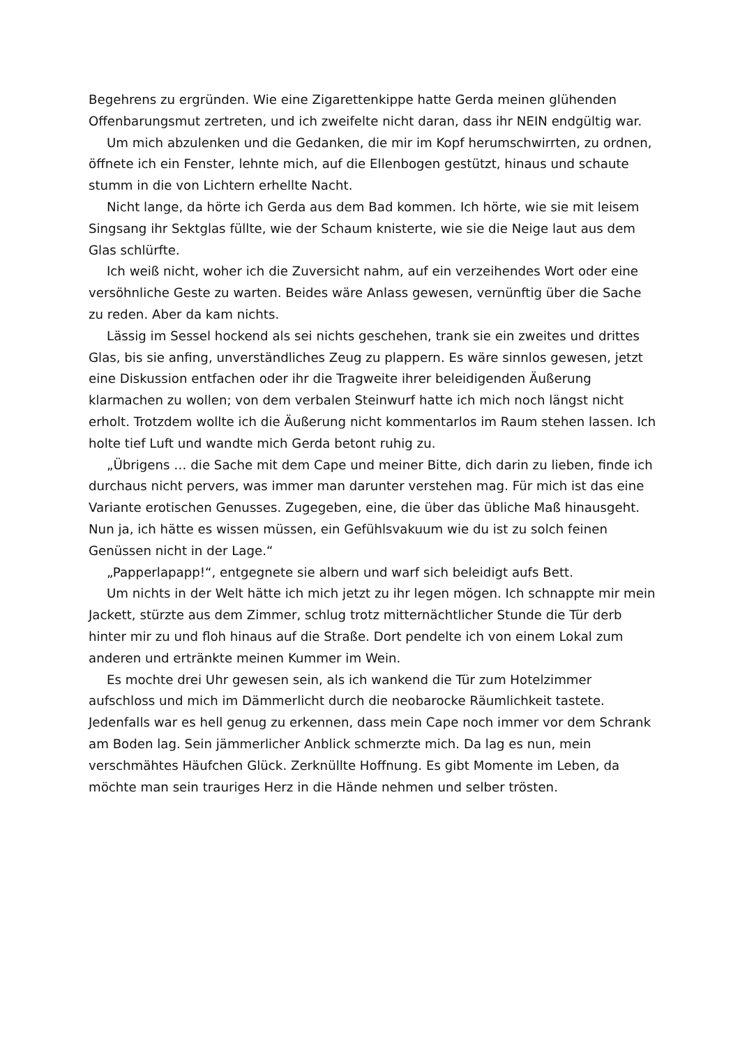Begehrens zu ergründen. Wie eine Zigarettenkippe hatte Gerda meinen glühenden Offenbarungsmut zertreten, und ich zweifelte nicht daran, dass ihr NEIN endgültig war.
Um mich abzulenken und die Gedanken, die mir im Kopf herumschwirrten, zu ordnen, öffnete ich ein Fenster, lehnte mich, auf die Ellenbogen gestützt, hinaus und schaute stumm in die von Lichtern erhellte Nacht.
Nicht lange, da hörte ich Gerda aus dem Bad kommen. Ich hörte, wie sie mit leisem Singsang ihr Sektglas füllte, wie der Schaum knisterte, wie sie die Neige laut aus dem Glas schlürfte.
Ich weiß nicht, woher ich die Zuversicht nahm, auf ein verzeihendes Wort oder eine versöhnliche Geste zu warten. Beides wäre Anlass gewesen, vernünftig über die Sache zu reden. Aber da kam nichts.
Lässig im Sessel hockend als sei nichts geschehen, trank sie ein zweites und drittes Glas, bis sie anfing, unverständliches Zeug zu plappern. Es wäre sinnlos gewesen, jetzt eine Diskussion entfachen oder ihr die Tragweite ihrer beleidigenden Äußerung klarmachen zu wollen; von dem verbalen Steinwurf hatte ich mich noch längst nicht erholt. Trotzdem wollte ich die Äußerung nicht kommentarlos im Raum stehen lassen. Ich holte tief Luft und wandte mich Gerda betont ruhig zu.
„Übrigens … die Sache mit dem Cape und meiner Bitte, dich darin zu lieben, finde ich durchaus nicht pervers, was immer man darunter verstehen mag. Für mich ist das eine Variante erotischen Genusses. Zugegeben, eine, die über das übliche Maß hinausgeht. Nun ja, ich hätte es wissen müssen, ein Gefühlsvakuum wie du ist zu solch feinen Genüssen nicht in der Lage.“
„Papperlapapp!“, entgegnete sie albern und warf sich beleidigt aufs Bett.
Um nichts in der Welt hätte ich mich jetzt zu ihr legen mögen. Ich schnappte mir mein Jackett, stürzte aus dem Zimmer, schlug trotz mitternächtlicher Stunde die Tür derb hinter mir zu und floh hinaus auf die Straße. Dort pendelte ich von einem Lokal zum anderen und ertränkte meinen Kummer im Wein.
Es mochte drei Uhr gewesen sein, als ich wankend die Tür zum Hotelzimmer aufschloss und mich im Dämmerlicht durch die neobarocke Räumlichkeit tastete. Jedenfalls war es hell genug zu erkennen, dass mein Cape noch immer vor dem Schrank am Boden lag. Sein jämmerlicher Anblick schmerzte mich. Da lag es nun, mein verschmähtes Häufchen Glück. Zerknüllte Hoffnung. Es gibt Momente im Leben, da möchte man sein trauriges Herz in die Hände nehmen und selber trösten.